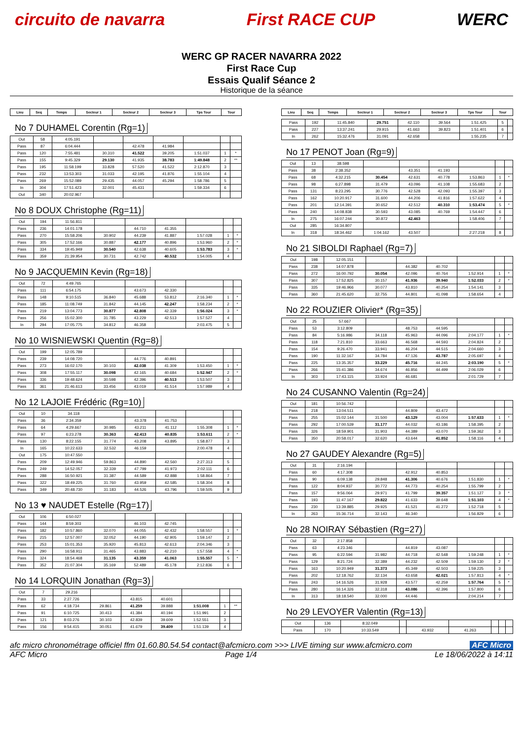circuito de navarra First RACE CUP WERC
WERC GP RACER NAVARRA 2022
First Race Cup
Essais Qualif Séance 2
Historique de la séance
| Lieu | Seq | Temps | Secteur 1 | Secteur 2 | Secteur 3 | Tps Tour | Tour |
| --- | --- | --- | --- | --- | --- | --- | --- |
No 7 DUHAMEL Corentin (Rg=1)
| Out | 58 | 4:05.191 | | | | | | |
| Pass | 87 | 6:04.444 | | 42.478 | 41.984 | | | |
| Pass | 120 | 7:55.481 | 30.310 | 41.522 | 39.205 | 1:51.037 | 1 | * |
| Pass | 155 | 9:45.329 | 29.130 | 41.935 | 38.783 | 1:49.848 | 2 | ** |
| Pass | 195 | 11:58.199 | 33.828 | 57.520 | 41.522 | 2:12.870 | 3 | |
| Pass | 232 | 13:53.303 | 31.033 | 42.195 | 41.876 | 1:55.104 | 4 | |
| Pass | 269 | 15:52.089 | 29.435 | 44.057 | 45.294 | 1:58.786 | 5 | |
| In | 304 | 17:51.423 | 32.001 | 45.431 | | 1:59.334 | 6 | |
| Out | 340 | 20:02.967 | | | | | | |
No 8 DOUX Christophe (Rg=11)
| Out | 194 | 11:56.811 | | | | | | |
| Pass | 236 | 14:01.178 | | 44.710 | 41.355 | | | |
| Pass | 270 | 15:58.206 | 30.902 | 44.239 | 41.887 | 1:57.028 | 1 | * |
| Pass | 305 | 17:52.166 | 30.887 | 42.177 | 40.896 | 1:53.960 | 2 | * |
| Pass | 334 | 19:45.949 | 30.540 | 42.638 | 40.605 | 1:53.783 | 3 | * |
| Pass | 359 | 21:39.954 | 30.731 | 42.742 | 40.532 | 1:54.005 | 4 | |
No 9 JACQUEMIN Kevin (Rg=18)
| Out | 72 | 4:49.765 | | | | | | |
| Pass | 111 | 6:54.175 | | 43.673 | 42.330 | | | |
| Pass | 148 | 9:10.515 | 36.840 | 45.688 | 53.812 | 2:16.340 | 1 | * |
| Pass | 185 | 11:08.749 | 31.842 | 44.145 | 42.247 | 1:58.234 | 2 | * |
| Pass | 219 | 13:04.773 | 30.877 | 42.808 | 42.339 | 1:56.024 | 3 | * |
| Pass | 256 | 15:02.300 | 31.785 | 43.229 | 42.513 | 1:57.527 | 4 | |
| In | 294 | 17:05.775 | 34.812 | 46.358 | | 2:03.475 | 5 | |
No 10 WISNIEWSKI Quentin (Rg=8)
| Out | 199 | 12:05.789 | | | | | | |
| Pass | 239 | 14:08.720 | | 44.776 | 40.891 | | | |
| Pass | 273 | 16:02.170 | 30.103 | 42.038 | 41.309 | 1:53.450 | 1 | * |
| Pass | 308 | 17:55.117 | 30.098 | 42.165 | 40.684 | 1:52.947 | 2 | * |
| Pass | 336 | 19:48.624 | 30.598 | 42.396 | 40.513 | 1:53.507 | 3 | |
| Pass | 361 | 21:46.613 | 33.456 | 43.019 | 41.514 | 1:57.989 | 4 | |
No 12 LAJOIE Frédéric (Rg=10)
| Out | 10 | 34.118 | | | | | | |
| Pass | 36 | 2:34.359 | | 43.378 | 41.753 | | | |
| Pass | 64 | 4:29.667 | 30.985 | 43.211 | 41.112 | 1:55.308 | 1 | * |
| Pass | 97 | 6:23.278 | 30.363 | 42.413 | 40.835 | 1:53.611 | 2 | * |
| Pass | 130 | 8:22.155 | 31.774 | 43.208 | 43.895 | 1:58.877 | 3 | |
| In | 165 | 10:22.633 | 32.532 | 46.159 | | 2:00.478 | 4 | |
| Out | 175 | 10:47.550 | | | | | | |
| Pass | 209 | 12:49.946 | 59.863 | 44.890 | 42.560 | 2:27.313 | 5 | |
| Pass | 249 | 14:52.057 | 32.339 | 47.799 | 41.973 | 2:02.111 | 6 | |
| Pass | 288 | 16:50.921 | 31.387 | 44.589 | 42.888 | 1:58.864 | 7 | |
| Pass | 322 | 18:49.225 | 31.760 | 43.959 | 42.585 | 1:58.304 | 8 | |
| Pass | 349 | 20:48.730 | 31.183 | 44.526 | 43.796 | 1:59.505 | 9 | |
No 13 ♥ NAUDET Estelle (Rg=17)
| Out | 106 | 6:50.027 | | | | | | |
| Pass | 144 | 8:59.303 | | 46.103 | 42.745 | | | |
| Pass | 182 | 10:57.860 | 32.070 | 44.055 | 42.432 | 1:58.557 | 1 | * |
| Pass | 215 | 12:57.007 | 32.052 | 44.190 | 42.905 | 1:59.147 | 2 | |
| Pass | 253 | 15:01.353 | 35.920 | 45.813 | 42.613 | 2:04.346 | 3 | |
| Pass | 290 | 16:58.911 | 31.465 | 43.883 | 42.210 | 1:57.558 | 4 | * |
| Pass | 324 | 18:54.468 | 31.135 | 43.359 | 41.063 | 1:55.557 | 5 | * |
| Pass | 352 | 21:07.304 | 35.169 | 52.489 | 45.178 | 2:12.836 | 6 | |
No 14 LORQUIN Jonathan (Rg=3)
| Out | 7 | 29.216 | | | | | | |
| Pass | 33 | 2:27.726 | | 43.815 | 40.601 | | | |
| Pass | 62 | 4:18.734 | 29.861 | 41.259 | 39.888 | 1:51.008 | 1 | ** |
| Pass | 91 | 6:10.725 | 30.413 | 41.384 | 40.194 | 1:51.991 | 2 | |
| Pass | 121 | 8:03.276 | 30.103 | 42.839 | 39.609 | 1:52.551 | 3 | |
| Pass | 156 | 9:54.415 | 30.051 | 41.679 | 39.409 | 1:51.139 | 4 | |
| Lieu | Seq | Temps | Secteur 1 | Secteur 2 | Secteur 3 | Tps Tour | Tour |
| --- | --- | --- | --- | --- | --- | --- | --- |
| Pass | 192 | 11:45.840 | 29.751 | 42.110 | 39.564 | 1:51.425 | 5 | |
| Pass | 227 | 13:37.241 | 29.915 | 41.663 | 39.823 | 1:51.401 | 6 | |
| In | 262 | 15:32.476 | 31.091 | 42.658 | | 1:55.235 | 7 | |
No 17 PENOT Joan (Rg=9)
| Out | 13 | 38.598 | | | | | | |
| Pass | 38 | 2:38.352 | | 43.351 | 41.193 | | | |
| Pass | 68 | 4:32.215 | 30.454 | 42.631 | 40.778 | 1:53.863 | 1 | * |
| Pass | 98 | 6:27.898 | 31.479 | 43.096 | 41.108 | 1:55.683 | 2 | |
| Pass | 131 | 8:23.295 | 30.776 | 42.528 | 42.093 | 1:55.397 | 3 | |
| Pass | 162 | 10:20.917 | 31.600 | 44.206 | 41.816 | 1:57.622 | 4 | |
| Pass | 201 | 12:14.391 | 30.652 | 42.512 | 40.310 | 1:53.474 | 5 | * |
| Pass | 240 | 14:08.838 | 30.593 | 43.085 | 40.769 | 1:54.447 | 6 | |
| In | 275 | 16:07.244 | 30.872 | 42.463 | | 1:58.406 | 7 | |
| Out | 285 | 16:34.807 | | | | | | |
| In | 318 | 18:34.462 | 1:04.162 | 43.507 | | 2:27.218 | 8 | |
No 21 SIBOLDI Raphael (Rg=7)
| Out | 198 | 12:05.151 | | | | | | |
| Pass | 238 | 14:07.878 | | 44.382 | 40.702 | | | |
| Pass | 272 | 16:00.792 | 30.054 | 42.096 | 40.764 | 1:52.914 | 1 | * |
| Pass | 307 | 17:52.825 | 30.157 | 41.936 | 39.940 | 1:52.033 | 2 | * |
| Pass | 335 | 19:46.966 | 30.077 | 43.810 | 40.254 | 1:54.141 | 3 | |
| Pass | 360 | 21:45.620 | 32.755 | 44.801 | 41.098 | 1:58.654 | 4 | |
No 22 ROUZIER Olivier* (Rg=35)
| Out | 25 | 57.667 | | | | | | |
| Pass | 53 | 3:12.809 | | 48.753 | 44.595 | | | |
| Pass | 84 | 5:16.986 | 34.118 | 45.963 | 44.096 | 2:04.177 | 1 | * |
| Pass | 118 | 7:21.810 | 33.663 | 46.568 | 44.593 | 2:04.824 | 2 | |
| Pass | 154 | 9:26.470 | 33.941 | 46.204 | 44.515 | 2:04.660 | 3 | |
| Pass | 190 | 11:32.167 | 34.784 | 47.126 | 43.787 | 2:05.697 | 4 | |
| Pass | 225 | 13:35.357 | 33.229 | 45.716 | 44.245 | 2:03.190 | 5 | * |
| Pass | 266 | 15:41.386 | 34.674 | 46.856 | 44.499 | 2:06.029 | 6 | |
| In | 303 | 17:43.115 | 33.924 | 46.681 | | 2:01.729 | 7 | |
No 24 CUSANNO Valentin (Rg=24)
| Out | 181 | 10:56.742 | | | | | | |
| Pass | 218 | 13:04.511 | | 44.809 | 43.472 | | | |
| Pass | 255 | 15:02.144 | 31.500 | 43.129 | 43.004 | 1:57.633 | 1 | * |
| Pass | 292 | 17:00.539 | 31.177 | 44.032 | 43.186 | 1:58.395 | 2 | |
| Pass | 326 | 18:59.901 | 31.903 | 44.389 | 43.070 | 1:59.362 | 3 | |
| Pass | 350 | 20:58.017 | 32.620 | 43.644 | 41.852 | 1:58.116 | 4 | |
No 27 GAUDEY Alexandre (Rg=5)
| Out | 31 | 2:16.194 | | | | | | |
| Pass | 60 | 4:17.308 | | 42.912 | 40.853 | | | |
| Pass | 90 | 6:09.138 | 29.848 | 41.306 | 40.676 | 1:51.830 | 1 | * |
| Pass | 122 | 8:04.937 | 30.772 | 44.773 | 40.254 | 1:55.799 | 2 | |
| Pass | 157 | 9:56.064 | 29.971 | 41.799 | 39.357 | 1:51.127 | 3 | * |
| Pass | 193 | 11:47.167 | 29.822 | 41.633 | 39.648 | 1:51.103 | 4 | * |
| Pass | 230 | 13:39.885 | 29.925 | 41.521 | 41.272 | 1:52.718 | 5 | |
| In | 263 | 15:36.714 | 32.143 | 46.340 | | 1:56.829 | 6 | |
No 28 NOIRAY Sébastien (Rg=27)
| Out | 32 | 2:17.858 | | | | | | |
| Pass | 63 | 4:23.346 | | 44.819 | 43.087 | | | |
| Pass | 95 | 6:22.594 | 31.982 | 44.718 | 42.548 | 1:59.248 | 1 | * |
| Pass | 129 | 8:21.724 | 32.389 | 44.232 | 42.509 | 1:59.130 | 2 | * |
| Pass | 163 | 10:20.949 | 31.373 | 45.349 | 42.503 | 1:59.225 | 3 | |
| Pass | 202 | 12:18.762 | 32.134 | 43.658 | 42.021 | 1:57.813 | 4 | * |
| Pass | 243 | 14:16.526 | 31.928 | 43.577 | 42.259 | 1:57.764 | 5 | * |
| Pass | 280 | 16:14.326 | 32.318 | 43.086 | 42.396 | 1:57.800 | 6 | |
| In | 313 | 18:18.540 | 32.000 | 44.446 | | 2:04.214 | 7 | |
No 29 LEVOYER Valentin (Rg=13)
| Out | 136 | 8:32.049 | | | | | | |
| Pass | 170 | 10:33.549 | | 43.932 | 41.263 | | | |
afc micro chronométrage officiel ffm 01.60.80.54.54 contact@afcmicro.com >>> LIVE timing sur www.afcmicro.com AFC Micro
AFC Micro Page 1/4 Le 18/06/2022 à 14:11